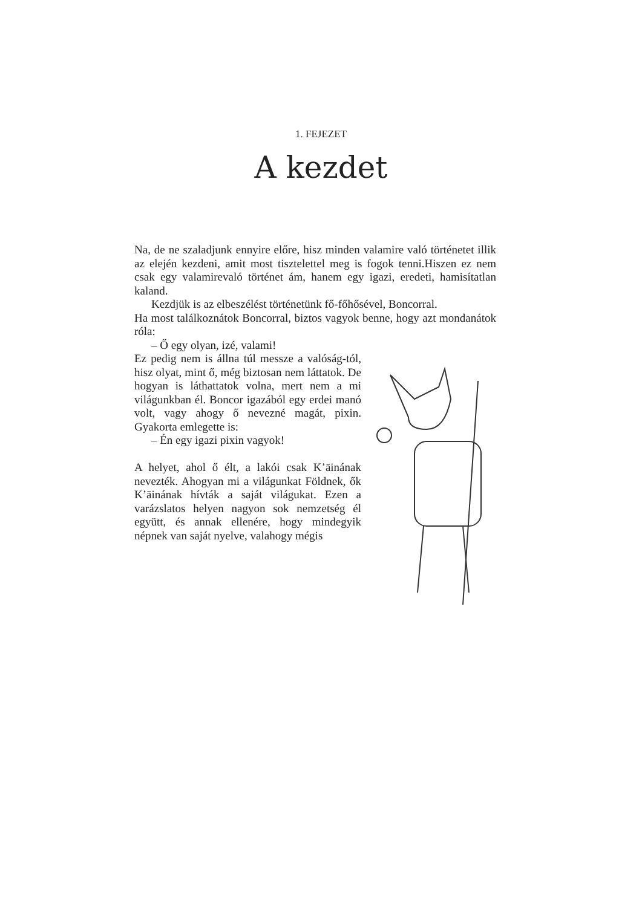1. FEJEZET
A kezdet
Na, de ne szaladjunk ennyire előre, hisz minden valamire való történetet illik az elején kezdeni, amit most tisztelettel meg is fogok tenni.Hiszen ez nem csak egy valamirevaló történet ám, hanem egy igazi, eredeti, hamisítatlan kaland.
Kezdjük is az elbeszélést történetünk fő-főhősével, Boncorral.
Ha most találkoznátok Boncorral, biztos vagyok benne, hogy azt mondanátok róla:
– Ő egy olyan, izé, valami!
Ez pedig nem is állna túl messze a valóság-tól, hisz olyat, mint ő, még biztosan nem láttatok. De hogyan is láthattatok volna, mert nem a mi világunkban él. Boncor igazából egy erdei manó volt, vagy ahogy ő nevezné magát, pixin. Gyakorta emlegette is:
– Én egy igazi pixin vagyok!
A helyet, ahol ő élt, a lakói csak K’āinának nevezték. Ahogyan mi a világunkat Földnek, ők K’āinának hívták a saját világukat. Ezen a varázslatos helyen nagyon sok nemzetség él együtt, és annak ellenére, hogy mindegyik népnek van saját nyelve, valahogy mégis